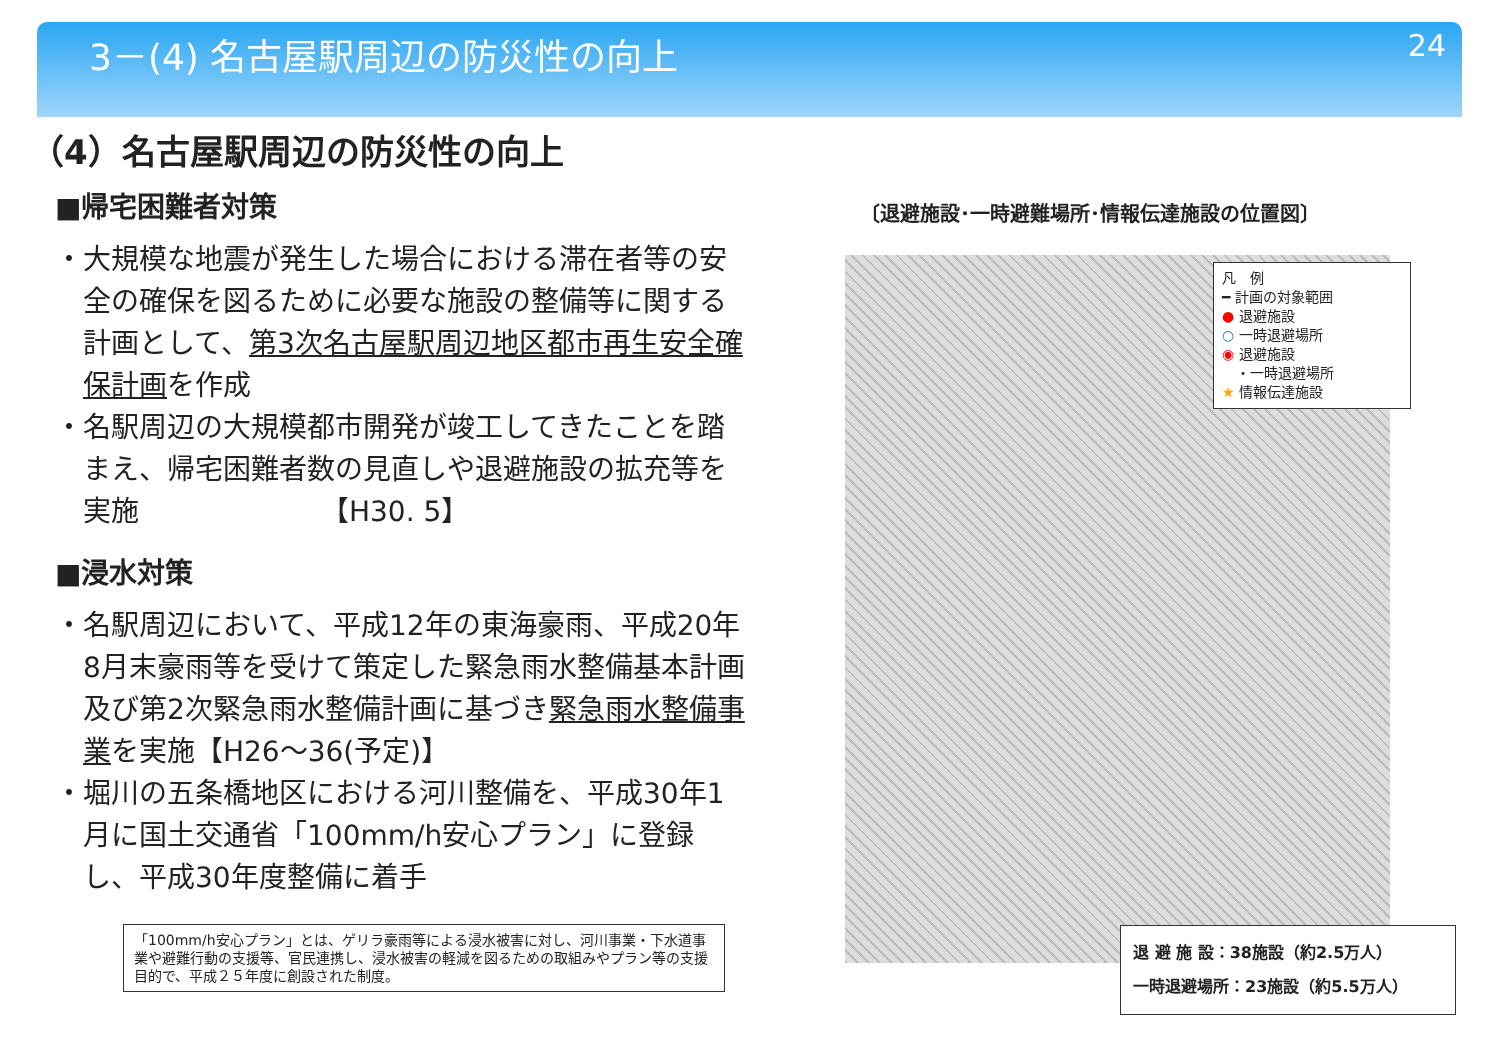3－(4) 名古屋駅周辺の防災性の向上
24
（4）名古屋駅周辺の防災性の向上
■帰宅困難者対策
・大規模な地震が発生した場合における滞在者等の安全の確保を図るために必要な施設の整備等に関する計画として、第3次名古屋駅周辺地区都市再生安全確保計画を作成
・名駅周辺の大規模都市開発が竣工してきたことを踏まえ、帰宅困難者数の見直しや退避施設の拡充等を実施　　　　　　　【H30. 5】
■浸水対策
・名駅周辺において、平成12年の東海豪雨、平成20年8月末豪雨等を受けて策定した緊急雨水整備基本計画及び第2次緊急雨水整備計画に基づき緊急雨水整備事業を実施【H26～36(予定)】
・堀川の五条橋地区における河川整備を、平成30年1月に国土交通省「100mm/h安心プラン」に登録し、平成30年度整備に着手
「100mm/h安心プラン」とは、ゲリラ豪雨等による浸水被害に対し、河川事業・下水道事業や避難行動の支援等、官民連携し、浸水被害の軽減を図るための取組みやプラン等の支援目的で、平成２５年度に創設された制度。
〔退避施設･一時避難場所･情報伝達施設の位置図〕
凡　例
━ 計画の対象範囲
● 退避施設
○ 一時退避場所
◉ 退避施設
　・一時退避場所
★ 情報伝達施設
退 避 施 設：38施設（約2.5万人）
一時退避場所：23施設（約5.5万人）